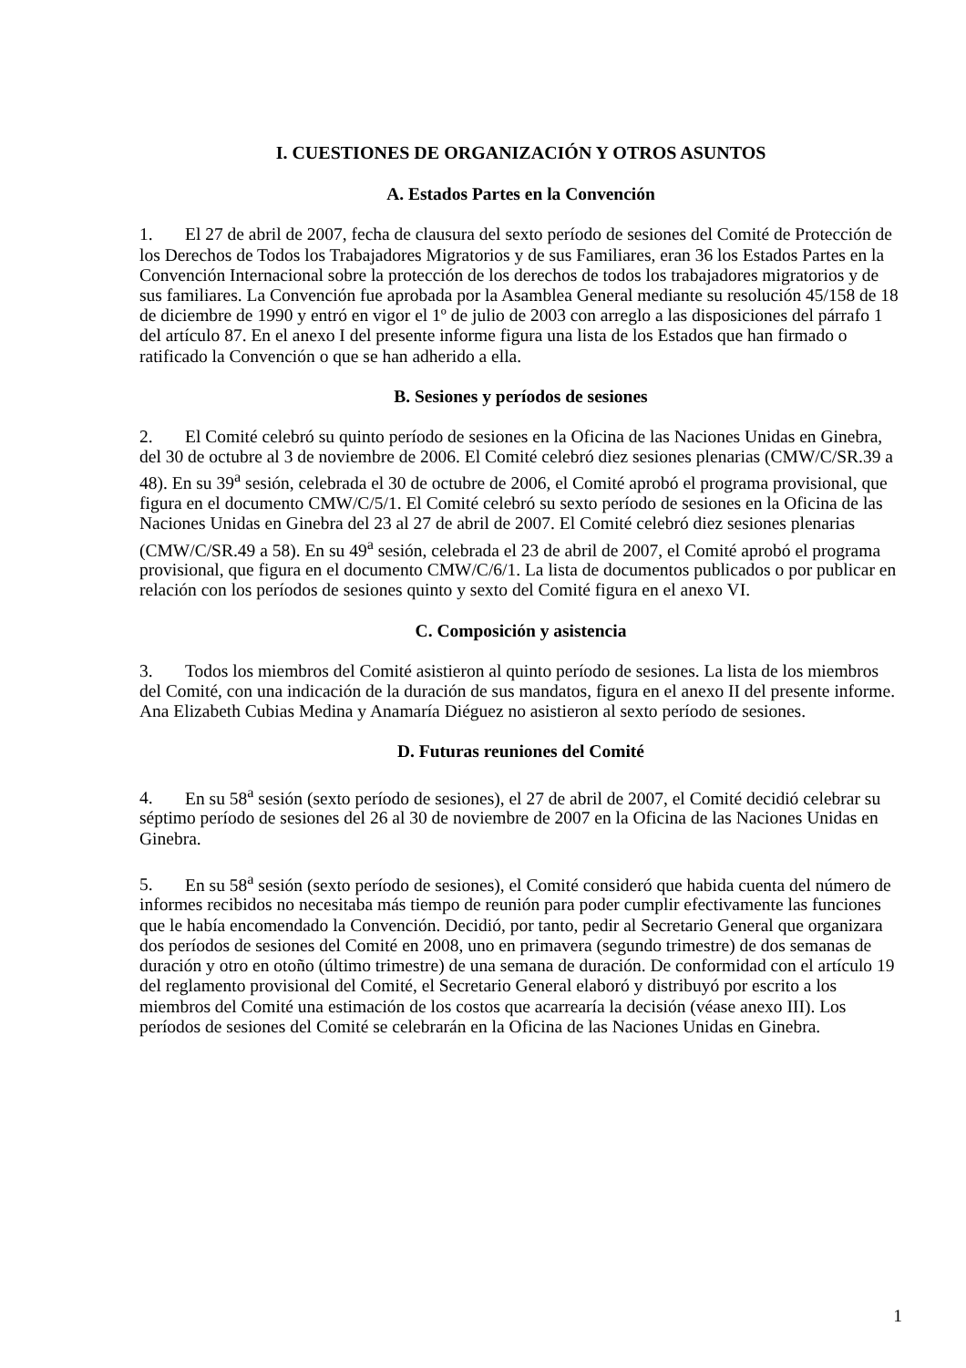I. CUESTIONES DE ORGANIZACIÓN Y OTROS ASUNTOS
A. Estados Partes en la Convención
1. El 27 de abril de 2007, fecha de clausura del sexto período de sesiones del Comité de Protección de los Derechos de Todos los Trabajadores Migratorios y de sus Familiares, eran 36 los Estados Partes en la Convención Internacional sobre la protección de los derechos de todos los trabajadores migratorios y de sus familiares. La Convención fue aprobada por la Asamblea General mediante su resolución 45/158 de 18 de diciembre de 1990 y entró en vigor el 1º de julio de 2003 con arreglo a las disposiciones del párrafo 1 del artículo 87. En el anexo I del presente informe figura una lista de los Estados que han firmado o ratificado la Convención o que se han adherido a ella.
B. Sesiones y períodos de sesiones
2. El Comité celebró su quinto período de sesiones en la Oficina de las Naciones Unidas en Ginebra, del 30 de octubre al 3 de noviembre de 2006. El Comité celebró diez sesiones plenarias (CMW/C/SR.39 a 48). En su 39<sup>a</sup> sesión, celebrada el 30 de octubre de 2006, el Comité aprobó el programa provisional, que figura en el documento CMW/C/5/1. El Comité celebró su sexto período de sesiones en la Oficina de las Naciones Unidas en Ginebra del 23 al 27 de abril de 2007. El Comité celebró diez sesiones plenarias (CMW/C/SR.49 a 58). En su 49<sup>a</sup> sesión, celebrada el 23 de abril de 2007, el Comité aprobó el programa provisional, que figura en el documento CMW/C/6/1. La lista de documentos publicados o por publicar en relación con los períodos de sesiones quinto y sexto del Comité figura en el anexo VI.
C. Composición y asistencia
3. Todos los miembros del Comité asistieron al quinto período de sesiones. La lista de los miembros del Comité, con una indicación de la duración de sus mandatos, figura en el anexo II del presente informe. Ana Elizabeth Cubias Medina y Anamaría Diéguez no asistieron al sexto período de sesiones.
D. Futuras reuniones del Comité
4. En su 58<sup>a</sup> sesión (sexto período de sesiones), el 27 de abril de 2007, el Comité decidió celebrar su séptimo período de sesiones del 26 al 30 de noviembre de 2007 en la Oficina de las Naciones Unidas en Ginebra.
5. En su 58<sup>a</sup> sesión (sexto período de sesiones), el Comité consideró que habida cuenta del número de informes recibidos no necesitaba más tiempo de reunión para poder cumplir efectivamente las funciones que le había encomendado la Convención. Decidió, por tanto, pedir al Secretario General que organizara dos períodos de sesiones del Comité en 2008, uno en primavera (segundo trimestre) de dos semanas de duración y otro en otoño (último trimestre) de una semana de duración. De conformidad con el artículo 19 del reglamento provisional del Comité, el Secretario General elaboró y distribuyó por escrito a los miembros del Comité una estimación de los costos que acarrearía la decisión (véase anexo III). Los períodos de sesiones del Comité se celebrarán en la Oficina de las Naciones Unidas en Ginebra.
1